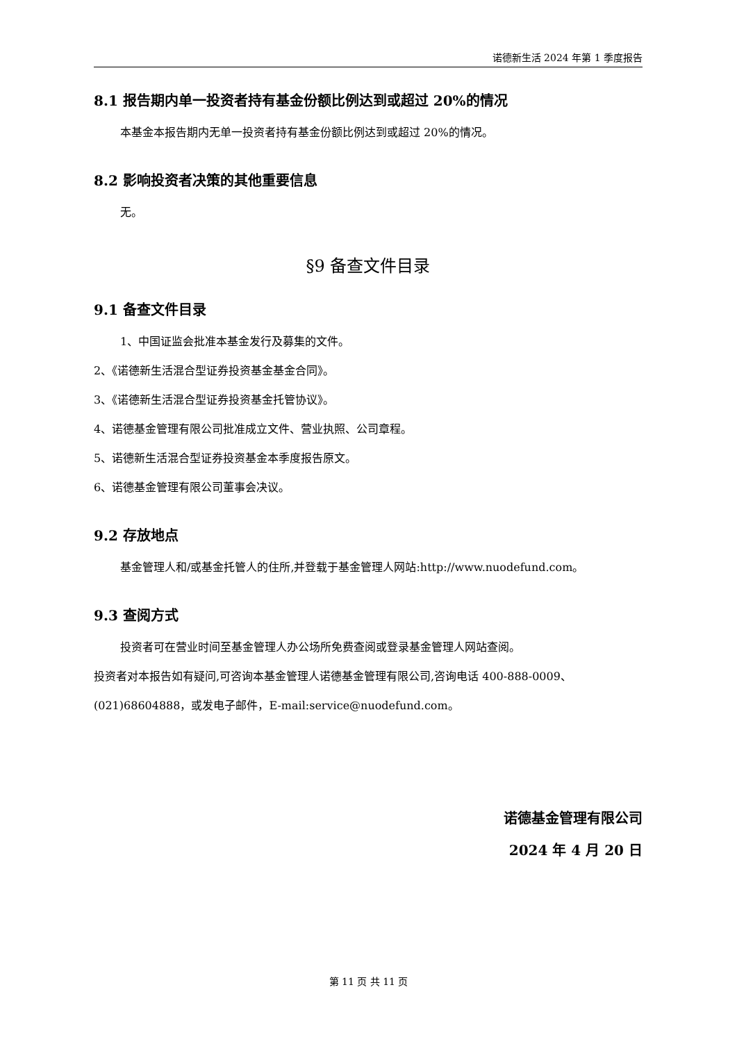诺德新生活 2024 年第 1 季度报告
8.1 报告期内单一投资者持有基金份额比例达到或超过 20%的情况
本基金本报告期内无单一投资者持有基金份额比例达到或超过 20%的情况。
8.2 影响投资者决策的其他重要信息
无。
§9 备查文件目录
9.1 备查文件目录
1、中国证监会批准本基金发行及募集的文件。
2、《诺德新生活混合型证券投资基金基金合同》。
3、《诺德新生活混合型证券投资基金托管协议》。
4、诺德基金管理有限公司批准成立文件、营业执照、公司章程。
5、诺德新生活混合型证券投资基金本季度报告原文。
6、诺德基金管理有限公司董事会决议。
9.2 存放地点
基金管理人和/或基金托管人的住所,并登载于基金管理人网站:http://www.nuodefund.com。
9.3 查阅方式
投资者可在营业时间至基金管理人办公场所免费查阅或登录基金管理人网站查阅。
投资者对本报告如有疑问,可咨询本基金管理人诺德基金管理有限公司,咨询电话 400-888-0009、(021)68604888，或发电子邮件，E-mail:service@nuodefund.com。
诺德基金管理有限公司
2024 年 4 月 20 日
第 11 页 共 11 页